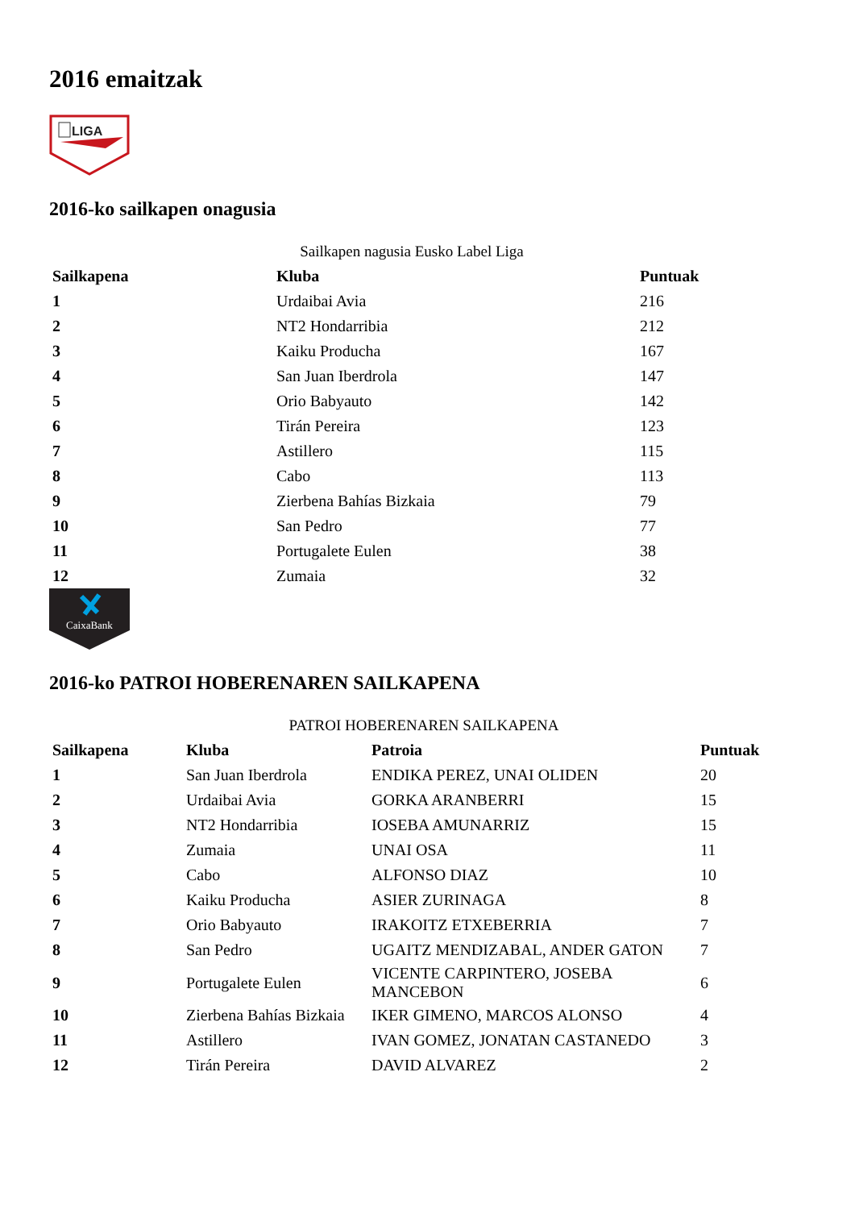2016 emaitzak
LIGA
2016-ko sailkapen onagusia
Sailkapen nagusia Eusko Label Liga
| Sailkapena | Kluba | Puntuak |
| --- | --- | --- |
| 1 | Urdaibai Avia | 216 |
| 2 | NT2 Hondarribia | 212 |
| 3 | Kaiku Producha | 167 |
| 4 | San Juan Iberdrola | 147 |
| 5 | Orio Babyauto | 142 |
| 6 | Tirán Pereira | 123 |
| 7 | Astillero | 115 |
| 8 | Cabo | 113 |
| 9 | Zierbena Bahías Bizkaia | 79 |
| 10 | San Pedro | 77 |
| 11 | Portugalete Eulen | 38 |
| 12 | Zumaia | 32 |
CaixaBank
2016-ko PATROI HOBERENAREN SAILKAPENA
PATROI HOBERENAREN SAILKAPENA
| Sailkapena | Kluba | Patroia | Puntuak |
| --- | --- | --- | --- |
| 1 | San Juan Iberdrola | ENDIKA PEREZ, UNAI OLIDEN | 20 |
| 2 | Urdaibai Avia | GORKA ARANBERRI | 15 |
| 3 | NT2 Hondarribia | IOSEBA AMUNARRIZ | 15 |
| 4 | Zumaia | UNAI OSA | 11 |
| 5 | Cabo | ALFONSO DIAZ | 10 |
| 6 | Kaiku Producha | ASIER ZURINAGA | 8 |
| 7 | Orio Babyauto | IRAKOITZ ETXEBERRIA | 7 |
| 8 | San Pedro | UGAITZ MENDIZABAL, ANDER GATON | 7 |
| 9 | Portugalete Eulen | VICENTE CARPINTERO, JOSEBA MANCEBON | 6 |
| 10 | Zierbena Bahías Bizkaia | IKER GIMENO, MARCOS ALONSO | 4 |
| 11 | Astillero | IVAN GOMEZ, JONATAN CASTANEDO | 3 |
| 12 | Tirán Pereira | DAVID ALVAREZ | 2 |